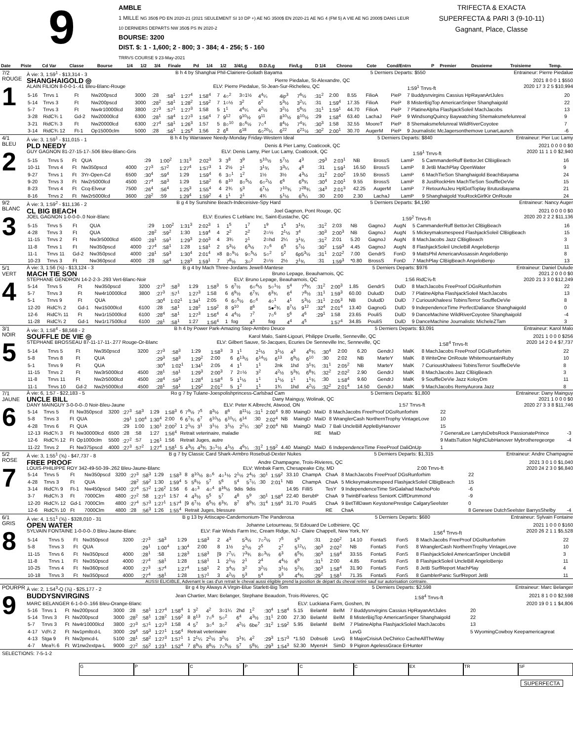9
AMBLE
1 MILLE NG 350$ PD EN 2020-21 (2021 SEULEMENT SI 10 DP +) AE NG 3500$ EN 2020-21 AE NG 4 (FM 5) A VIE AE NG 2000$ DANS LEUR 10 DERNIERS DEPARTS NW 350$ PS IN 2020-2
BOURSE: 3200
DIST. $: 1 - 1,600; 2 - 800; 3 - 384; 4 - 256; 5 - 160
TRRVS COURSE 9 23-May-2021
TRIFECTA & EXACTA
SUPERFECTA & PARI 3 (9-10-11)
Gagnant, Place, Classe
| Date | Piste | Cd Var | Classe | Bourse | 1/4 | 1/2 | 3/4 | Finale | Pd | 1/4 | 1/2 | 3/4/Lg | D.D./Lg | Fin/Lg | D 1/4 | Chrono | Cote | Cond/Entrn | P | Premier | Deuxieme | Troisieme | Temp. |
| --- | --- | --- | --- | --- | --- | --- | --- | --- | --- | --- | --- | --- | --- | --- | --- | --- | --- | --- | --- | --- | --- | --- | --- |
7/2
ROUGE
1
À vie: 3, 1:59<sup>1</sup> - $13,314 - 3 B h 4 by Shanghai Phil-Clairiere-Goliath Bayama 5 Derniers Departs: $550 Entraineur: Pierre Piedalue
SHANGHAIGOLD ◎ Pierre Piedalue, St-Alexandre, QC 2021 8 0 0 1 $550
ALAIN FILION 8-0-0-1-.41 Bleu-Blanc-Rouge ELV: Pierre Piedalue, St-Jean-Sur-Richelieu, QC 1:59<sup>1</sup> Trrvs-ft 2020 17 3 2 5 $10,994
| 5-16 | Trrvs 1 | Ft | Nw200pscd | 3000 | :28 | :58<sup>1</sup> | 1:27<sup>4</sup> | 1:58<sup>4</sup> | 7 | 4○<sup>2</sup> | 3○1½ | 4<sup>4</sup>¼ | 4ip<sup>3</sup> | 7<sup>6</sup>½ | :31<sup>2</sup> | 2:00 | 8.55 | FilioA | PieP | 7 Buddysnvirgins Cassius HpRayanArtJules | 20 |
| 5-14 | Trrvs 3 | Ft | Nw200pscd | 3000 | :28<sup>2</sup> | :58<sup>1</sup> | 1:28<sup>2</sup> | 1:59<sup>2</sup> | 7 | 1○½ | 3<sup>2</sup> | 6<sup>2</sup> | 5<sup>3</sup>½ | 3<sup>2</sup>¼ | :31 | 1:59<sup>4</sup> | 17.35 | FilioA | PieP | 8 MisterBigTop AmericanSniper Shanghaigold | 22 |
| 5-7 | Trrvs 3 | Ft | Nw4r10000lcd | 3800 | :27<sup>3</sup> | :57<sup>1</sup> | 1:27<sup>3</sup> | 1:58 | 5 | 1<sup>1</sup> | 4<sup>4</sup>¼ | 4<sup>2</sup>½ | 3<sup>2</sup>½ | 5<sup>6</sup>½ | :31<sup>1</sup> | 1:59<sup>1</sup> | 44.70 | FilioA | PieP | 7 PlatineAlpha FlashjackSoleil MachJacobs | 13 |
| 3-28 | RidC¾ 1 | Gd-2 | Nw20000lcd | 6300 | :28<sup>1</sup> | :58<sup>4</sup> | 1:27<sup>3</sup> | 1:56<sup>4</sup> | 7 | 9<sup>12</sup> | 9<sup>10</sup>½ | 9<sup>11</sup> | 8<sup>10</sup>½ | 8<sup>10</sup>½ | :29 | 1:58<sup>4</sup> | 63.40 | LachaJ | PieP | 9 WindsongQuincy Baywatching Shemaksmefelunreal | 9 |
| 3-21 | RidC¾ 3 | Ft | Nw20000lcd | 6300 | :27<sup>4</sup> | :58<sup>1</sup> | 1:26<sup>3</sup> | 1:57 | 5 | 8○<sup>10</sup> | 8○<sup>6</sup>½ | 7○<sup>4</sup> | 8<sup>4</sup>½ | 7<sup>4</sup>¾ | :30<sup>3</sup> | 1:58 | 32.55 | MooreT | PieP | 8 Shemaksmefelunreal WildRiverCoyotee | 7 |
| 3-14 | RidC¾ 12 | Ft-1 | Op15000clm | 5000 | :28 | :56<sup>1</sup> | 1:25<sup>4</sup> | 1:56 | 2 | 6<sup>8</sup> | 6<sup>18</sup> | 6○<sup>20</sup>¼ | 6<sup>22</sup> | 6<sup>21</sup>½ | :30<sup>2</sup> | 2:00<sup>1</sup> | 30.70 | AugerM | PieP | 9 Journalistic McJagersonthemove LunarLaunch | -6 |
4/1
BLEU
2
À vie: 3, 1:59<sup>1</sup> - $11,015 - 1 B h 4 by Warrawee Needy-Monday Friday-Western Ideal 5 Derniers Departs: $840 Entraineur: Pier Luc Lamy
PLD NEEDY Denis & Pier Lamy, Coaticook, QC 2021 0 0 0 0 $0
GUY GAGNON 81-27-15-17-.506 Bleu-Blanc-Gris ELV: Denis Lamy, Pier Luc Lamy, Coaticook, QC 1:59<sup>1</sup> Trrvs-ft 2020 11 1 1 0 $2,940
| 5-15 | Trrvs 5 | Ft | QUA | | :29 | 1:00<sup>2</sup> | 1:31<sup>3</sup> | 2:02<sup>3</sup> | 3 | 3<sup>8</sup> | 3<sup>9</sup> | 5<sup>10</sup>½ | 5<sup>7</sup>½ | 4<sup>3</sup> | :29<sup>3</sup> | 2:03<sup>1</sup> | NB | BrossS | LamP | 5 CammanderRuff BettorJet ClBigBeach | 16 |
| 10-11 | Trrvs 4 | Ft | Nw350pscd | 4000 | :27<sup>3</sup> | :57<sup>2</sup> | 1:27<sup>4</sup> | 1:57<sup>3</sup> | 1 | 2½ | 2<sup>1</sup> | 3<sup>1</sup>¾ | 3<sup>3</sup>¼ | 4<sup>8</sup> | :31 | 1:59<sup>1</sup> | 16.50 | BrossS | LamP | 8 JetB MachPlay OpenWater | 9 |
| 9-27 | Trrvs 1 | Ft | 3Yr-Open-Cd | 6500 | :30<sup>4</sup> | :59<sup>4</sup> | 1:29 | 1:59<sup>4</sup> | 6 | 3○<sup>1</sup> | 1<sup>2</sup> | 1½ | 3½ | 4<sup>3</sup>½ | :31<sup>2</sup> | 2:00<sup>2</sup> | 19.50 | BrossS | LamP | 6 MachTieSon Shanghaigold BeachBayama | 24 |
| 9-20 | Trrvs 3 | Ft | Nw2r5000lcd | 4500 | :27<sup>4</sup> | :58<sup>3</sup> | 1:29 | 1:58<sup>2</sup> | 6 | 8<sup>10</sup> | 8○<sup>5</sup>½ | 6○<sup>2</sup>½ | 6<sup>6</sup> | 6<sup>9</sup>¾ | :30<sup>4</sup> | 2:00<sup>1</sup> | 9.55 | BrossS | LamP | 8 JustRockHim MachTieSon SouffleDeVie | 15 |
| 8-23 | Trrvs 4 | Ft | Ccq-Elveur | 7500 | :26<sup>4</sup> | :56<sup>4</sup> | 1:25<sup>3</sup> | 1:55<sup>4</sup> | 4 | 2¾ | 5<sup>3</sup> | 6<sup>7</sup>½ | 7<sup>10</sup>¾ | 7<sup>28</sup>¾ | :34<sup>3</sup> | 2:01<sup>3</sup> | 42.25 | AugerM | LamP | 7 RetourAuJeu HplGotToplay BrutusBayama | 21 |
| 8-16 | Trrvs 2 | Ft | Nw2r5000lcd | 3600 | :28<sup>2</sup> | :59 | 1:29<sup>4</sup> | 1:59<sup>2</sup> | 4 | 1<sup>1</sup> | 2<sup>1</sup> | 4¾ | 5<sup>1</sup>½ | 6<sup>3</sup>¼ | :30 | 2:00 | 2.30 | LachaJ | LamP | 9 Shanghaigold YouRockGirlKir OnRoute | 24 |
9/2
BLANC
3
À vie: 3, 1:59<sup>2</sup> - $11,136 - 2 B g 4 by Sunshine Beach-Indeceisive-Spy Hard 5 Derniers Departs: $4,190 Entraineur: Nancy Auger
CL BIG BEACH Joel Gagnon, Pont Rouge, QC 2021 0 0 0 0 $0
JOEL GAGNON 1-0-0-0-.0 Noir-Blanc ELV: Ecuries C Leblanc Inc, Saint-Eustache, QC 1:59<sup>2</sup> Trrvs-ft 2020 20 2 2 2 $11,136
| 5-15 | Trrvs 5 | Ft | QUA | | :29 | 1:00<sup>2</sup> | 1:31<sup>3</sup> | 2:02<sup>3</sup> | 1 | 1<sup>5</sup> | 1<sup>7</sup> | 1<sup>9</sup> | 1<sup>5</sup> | 3<sup>1</sup>¾ | :31<sup>2</sup> | 2:03 | NB | GagnoJ | AugN | 5 CammanderRuff BettorJet ClBigBeach | 16 |
| 4-28 | Trrvs 3 | Ft | QUA | | :28<sup>2</sup> | :59<sup>2</sup> | 1:30 | 1:59<sup>4</sup> | 4 | 2<sup>2</sup> | 2<sup>2</sup> | 2○½ | 2<sup>1</sup>½ | 3<sup>4</sup> | :30<sup>3</sup> | 2:00<sup>3</sup> | NB | GagnoJ | AugN | 5 Mickeymaksmespeed FlashjackSoleil ClBigBeach | 15 |
| 11-15 | Trrvs 2 | Ft | Nw3r5000lcd | 4500 | :28<sup>1</sup> | :59<sup>1</sup> | 1:29<sup>3</sup> | 2:00<sup>3</sup> | 4 | 3¾ | 2<sup>1</sup> | 2○hd | 2¼ | 3<sup>1</sup>¾ | :31<sup>2</sup> | 2:01 | 5.20 | GagnoJ | AugN | 8 MachJacobs Jazz ClBigBeach | 3 |
| 11-8 | Trrvs 1 | Ft | Nw350pscd | 4000 | :27<sup>4</sup> | :58<sup>1</sup> | 1:28 | 1:58<sup>1</sup> | 2 | 5<sup>3</sup>½ | 6<sup>3</sup>½ | 7○<sup>6</sup> | 6<sup>5</sup> | 5<sup>7</sup>½ | :30<sup>2</sup> | 1:59<sup>3</sup> | 4.45 | GagnoJ | AugN | 8 FlashjackSoleil UncleBill AngeloBenjo | 11 |
| 11-1 | Trrvs 11 | Gd-2 | Nw350pscd | 4000 | :28<sup>1</sup> | :59<sup>3</sup> | 1:30<sup>4</sup> | 2:01<sup>4</sup> | x8 | 8○<sup>9</sup>½ | 9○<sup>5</sup>½ | 5○<sup>2</sup> | 5<sup>2</sup> | 6p5<sup>3</sup>½ | :31<sup>1</sup> | 2:02<sup>2</sup> | 7.00 | GendrS | FonD | 9 MattsPhil AmericanAssassin AngeloBenjo | 8 |
| 10-23 | Trrvs 3 | Ft | Nw360pscd | 4000 | :28 | :58<sup>4</sup> | 1:28<sup>3</sup> | 1:59<sup>1</sup> | 7 | 7<sup>8</sup>½ | 3○<sup>2</sup> | 2○½ | 2½ | 2<sup>1</sup>¾ | :31 | 1:59<sup>3</sup> | *0.80 | BrossS | FonD | 7 MachPlay ClBigBeach AngeloBenjo | 13 |
5/1
VERT
4
À vie: 3, 1:56 (⅝) - $13,124 - 3 B g 4 by Mach Three-Jordans Jewell-Mantese 5 Derniers Departs: $976 Entraineur: Daniel Dulude
MACH TIE SON Bruno Lepage, Beauharnois, QC 2021 2 0 0 0 $0
STEPHANE GENDRON 14-2-2-3-.293 Vert-Blanc-Noir ELV: Bruno Lepage, Beauharnois, QC 1:56 RidC⅝-ft 2020 21 3 3 0 $12,249
| 5-14 | Trrvs 5 | Ft | Nw350pscd | 3200 | :27<sup>3</sup> | :58<sup>3</sup> | 1:29 | 1:58<sup>3</sup> | 5 | 6<sup>7</sup>½ | 6○<sup>4</sup>½ | 5○<sup>1</sup>½ | 5<sup>4</sup> | 7<sup>9</sup>¾ | :31<sup>2</sup> | 2:00<sup>3</sup> | 1.85 | GendrS | DulD | 8 MachJacobs FreeProof DGsRunforhim | 22 |
| 5-7 | Trrvs 3 | Ft | Nw4r10000lcd | 3800 | :27<sup>3</sup> | :57<sup>1</sup> | 1:27<sup>3</sup> | 1:58 | 6 | 6<sup>9</sup>½ | 6<sup>7</sup>¾ | 6<sup>3</sup>¾ | 6<sup>4</sup> | 7<sup>8</sup>½ | :31<sup>1</sup> | 1:59<sup>3</sup> | 60.00 | DuludD | DulD | 7 PlatineAlpha FlashjackSoleil MachJacobs | 13 |
| 5-1 | Trrvs 9 | Ft | QUA | | :30<sup>4</sup> | 1:02<sup>1</sup> | 1:34<sup>1</sup> | 2:05 | 6 | 6○<sup>5</sup>½ | 6○<sup>4</sup> | 4○<sup>1</sup> | 4<sup>1</sup> | 5<sup>3</sup>½ | :31<sup>1</sup> | 2:05<sup>3</sup> | NB | DuludD | DulD | 7 CuriousKhaleesi TobinsTerror SouffleDeVie | 8 |
| 12-20 | RidC¾ 2 | Gd-1 | Nw15000lcd | 6100 | :28 | :58<sup>1</sup> | 1:28<sup>2</sup> | 1:59<sup>2</sup> | 8 | 9<sup>10</sup> | 8<sup>6</sup> | 5●<sup>2</sup>¾ | 8<sup>7</sup>½ | 9<sup>12</sup> | :32<sup>4</sup> | 2:01<sup>4</sup> | 13.40 | GagnoG | DulD | 9 IndependenceTime PerfectDaliance Shanghaigold | 0 |
| 12-6 | RidC¾ 11 | Ft | Nw1r15000lcd | 6100 | :28<sup>4</sup> | :58<sup>1</sup> | 1:27<sup>3</sup> | 1:56<sup>4</sup> | 4 | 4<sup>4</sup>½ | 7<sup>7</sup> | 7○<sup>6</sup> | 5<sup>6</sup> | 4<sup>6</sup> | :29<sup>1</sup> | 1:58 | 23.65 | PouliS | DulD | 9 DanceMachine WildRiverCoyotee Shanghaigold | -4 |
| 11-28 | RidC¾ 2 | Gd-1 | Nw1r17500lcd | 6100 | :28<sup>1</sup> | :58<sup>1</sup> | 1:27 | 1:56<sup>4</sup> | 1 | fog | 4<sup>3</sup> | fog | 4<sup>4</sup> | 4<sup>5</sup> | | 1:57<sup>4</sup> | 34.85 | PouliS | DulD | 9 DanceMachine Journalistic MicheleZTam | 3 |
3/1
NOIR
5
À vie: 3, 1:58<sup>4</sup> - $8,568 - 2 B h 4 by Power Park-Amazing Step-Armbro Deuce 5 Derniers Departs: $3,091 Entraineur: Karol Malo
SOUFFLE DE VIE ◎ Karol Malo, Saint-Ligouri, Philippe Druelle, Senneville, QC 2021 1 0 0 0 $256
STEPHANE BROSSEAU 87-11-17-11-.277 Rouge-Or-Blanc ELV: Gilbert Sauve, St-Jacques, Ecuries De Senneville Inc, Senneville, QC 1:58<sup>4</sup> Trrvs-ft 2020 14 2 0 4 $7,737
| 5-14 | Trrvs 5 | Ft | Nw350pscd | 3200 | :27<sup>3</sup> | :58<sup>3</sup> | 1:29 | 1:58<sup>3</sup> | 3 | 1<sup>1</sup> | 2<sup>1</sup>½ | 3<sup>1</sup>½ | 4<sup>3</sup> | 4<sup>6</sup>¾ | :30<sup>4</sup> | 2:00 | 6.20 | GendrJ | MalK | 8 MachJacobs FreeProof DGsRunforhim | 22 |
| 5-8 | Trrvs 8 | Ft | QUA | | :29<sup>3</sup> | :58<sup>3</sup> | 1:29<sup>2</sup> | 2:00 | 6 | 6<sup>13</sup>½ | 6<sup>14</sup>½ | 6<sup>13</sup> | 6<sup>9</sup>½ | 6<sup>10</sup> | :30 | 2:02 | NB | MarteY | MalK | 8 WriteOne OnRoute WhitemountainRuby | 10 |
| 5-1 | Trrvs 9 | Ft | QUA | | :30<sup>4</sup> | 1:02<sup>1</sup> | 1:34<sup>1</sup> | 2:05 | 4 | 1<sup>1</sup> | 1<sup>1</sup> | 2nk | 1hd | 3<sup>1</sup>¾ | :31<sup>1</sup> | 2:05<sup>2</sup> | NB | MarteY | MalK | 7 CuriousKhaleesi TobinsTerror SouffleDeVie | 8 |
| 11-15 | Trrvs 2 | Ft | Nw3r5000lcd | 4500 | :28<sup>1</sup> | :59<sup>1</sup> | 1:29<sup>3</sup> | 2:00<sup>3</sup> | 7 | 2○½ | 3<sup>2</sup> | 4<sup>2</sup>½ | 5<sup>3</sup>¾ | 6<sup>8</sup>¾ | :32<sup>2</sup> | 2:02<sup>2</sup> | 2.90 | GendrJ | MalK | 8 MachJacobs Jazz ClBigBeach | 3 |
| 11-8 | Trrvs 11 | Ft | Nw2r5000lcd | 4500 | :28<sup>4</sup> | :59<sup>3</sup> | 1:28<sup>4</sup> | 1:58<sup>4</sup> | 5 | 1<sup>1</sup>½ | 1<sup>1</sup> | 1<sup>1</sup>½ | 1<sup>1</sup> | 1<sup>1</sup>¾ | :30 | 1:58<sup>4</sup> | 9.60 | GendrJ | MalK | 9 SouffleDeVie Jazz KoloyDm | 11 |
| 11-1 | Trrvs 10 | Gd-2 | Nw2r5000lcd | 4500 | :28<sup>1</sup> | :59<sup>1</sup> | 1:29<sup>2</sup> | 2:01<sup>2</sup> | 5 | 1<sup>2</sup> | 1<sup>1</sup> | 1¾ | 1hd | 4<sup>2</sup>½ | :32<sup>2</sup> | 2:01<sup>4</sup> | 14.50 | GendrJ | MalK | 9 MachJacobs RemyAurora Jazz | 8 |
7/1
JAUNE
6
À vie: 6, 1:57 - $22,183 - 5 Ro g 7 by Tulane-Joespolishprincess-Carlsbad Cam 5 Derniers Departs: $1,800 Entraineur: Dany Mainguy
UNCLE BILL Dany Mainguy, Wolinak, QC 2021 1 0 0 0 $0
DANY MAINGUY 3-0-0-0-.0 Noir-Bleu-Jaune ELV: Peter K Albrecht, Atwood, ON 1:57 Trrvs-ft 2020 27 3 3 8 $11,746
| 5-14 | Trrvs 5 | Ft | Nw350pscd | 3200 | :27<sup>3</sup> | :58<sup>3</sup> | 1:29 | 1:58<sup>3</sup> | 6 | 7<sup>9</sup>½ | 7<sup>5</sup> | 8<sup>3</sup>½ | 8<sup>6</sup> | 8<sup>11</sup>½ | :31<sup>1</sup> | 2:00<sup>4</sup> | 9.80 | MaingD | MaiD | 8 MachJacobs FreeProof DGsRunforhim | 22 | |
| 5-8 | Trrvs 3 | Ft | QUA | | :29<sup>1</sup> | 1:00<sup>4</sup> | 1:30<sup>4</sup> | 2:00 | 6 | 6<sup>7</sup>¾ | 6<sup>7</sup> | 6<sup>10</sup>½ | 6<sup>10</sup>¼ | 6<sup>14</sup> | :30 | 2:02<sup>4</sup> | NB | MaingD | MaiD | 8 WranglerCash NorthernTrophy VintageLove | 10 | |
| 4-28 | Trrvs 6 | Ft | QUA | | :29 | 1:00 | 1:30<sup>1</sup> | 2:00<sup>2</sup> | 1 | 2<sup>1</sup>½ | 3<sup>1</sup> | 3<sup>1</sup>½ | 3<sup>1</sup>½ | 2<sup>2</sup>¼ | :30<sup>2</sup> | 2:00<sup>4</sup> | NB | MaingD | MaiD | 7 Bali UncleBill AppleByHanover | 15 | |
| 12-13 | RidC¾ 3 | Ft | Nw30000lcd | 6500 | :28 | :58 | 1:27 | 1:56<sup>4</sup> | Retrait veterinaire, maladie | | | | | | | | | | RE | MaiD | 7 GeneralLee LarrylsDebsRock PassionatePrince | -3 |
| 12-6 | RidC¾ 12 | Ft | Op1000clm | 5500 | :27<sup>2</sup> | :57 | 1:26<sup>1</sup> | 1:56 | Retrait Juges, autre | | | | | | | | | | | | 9 MattsTuition NightClubHanover Mybrotheregeorge | -4 |
| 11-22 | Trrvs 2 | Ft | Nw375pscd | 4000 | :27<sup>3</sup> | :57<sup>2</sup> | 1:27<sup>4</sup> | 1:58<sup>1</sup> | 5 | 4<sup>3</sup>½ | 4<sup>3</sup>¾ | 3○<sup>1</sup>½ | 4<sup>1</sup>½ | 4<sup>6</sup>¼ | :31<sup>2</sup> | 1:59<sup>2</sup> | 4.40 | MaingD | MaiD | 6 IndependenceTime FreeProof DaliOnUp | 1 | |
5/2
ROSE
7
À vie: 3, 1:55<sup>1</sup> (⅝) - $47,737 - 8 B g 7 by Classic Card Shark-Armbro Rosebud-Dexter Nukes 5 Derniers Departs: $1,315 Entraineur: Andre Champagne
FREE PROOF Andre Champagne, Trois-Rivieres, QC 2021 3 0 1 0 $1,040
LOUIS-PHILIPPE ROY 342-49-50-39-.262 Bleu-Jaune-Blanc ELV: Winbak Farm, Chesapeake City, MD 2:00 Trrvs-ft 2020 24 2 3 0 $6,840
| 5-14 | Trrvs 5 | Ft | Nw350pscd | 3200 | :27<sup>3</sup> | :58<sup>3</sup> | 1:29 | 1:58<sup>3</sup> | 8 | 8<sup>10</sup>½ | 8○<sup>6</sup> | 4○<sup>1</sup>½ | 2<sup>1</sup>½ | 2<sup>4</sup>½ | :30<sup>1</sup> | 1:59<sup>2</sup> | 33.10 | ChampA | ChaA | 8 MachJacobs FreeProof DGsRunforhim | 22 | |
| 4-28 | Trrvs 3 | Ft | QUA | | :28<sup>2</sup> | :59<sup>2</sup> | 1:30 | 1:59<sup>4</sup> | 5 | 5<sup>8</sup>½ | 5<sup>7</sup> | 5<sup>6</sup> | 5<sup>4</sup> | 5<sup>7</sup>¼ | :30 | 2:01<sup>1</sup> | NB | ChampA | ChaA | 5 Mickeymaksmespeed FlashjackSoleil ClBigBeach | 15 | |
| 3-14 | RidC¾ 9 | Ft-1 | Nw450pscd | 5400 | :27<sup>4</sup> | :57<sup>2</sup> | 1:26<sup>2</sup> | 1:56 | 6 | 4○<sup>3</sup> | 4○<sup>4</sup> | 8<sup>16</sup>½ | 9dis | 9dis | | | 14.95 | FilliS | TesY | 9 IndependenceTime SirGalahad MachoPolo | -6 | |
| 3-7 | RidC¾ 3 | Ft | 7000Clm | 4800 | :27<sup>2</sup> | :58 | 1:27<sup>1</sup> | 1:57 | 4 | 4<sup>3</sup>½ | 5<sup>5</sup> | 5<sup>7</sup> | 4<sup>8</sup> | 5<sup>9</sup> | :30<sup>1</sup> | 1:58<sup>4</sup> | 22.40 | BerubP | ChaA | 9 TwinBFearless SeniorK CliffDrummond | -9 | |
| 12-20 | RidC¾ 12 | Gd-1 | 7000Clm | 4800 | :27<sup>4</sup> | :57<sup>3</sup> | 1:27<sup>1</sup> | 1:57<sup>4</sup> | [9 | 6<sup>7</sup>½ | 6<sup>5</sup>½ | 6<sup>3</sup>¾ | 8<sup>7</sup> | 8<sup>9</sup>¾ | :31<sup>4</sup> | 1:59<sup>4</sup> | 31.70 | PouliS | ChaA | 9 BetTillDawn KeystonePrestige CalgarySeelster | 0 | |
| 12-6 | RidC¾ 10 | Ft | 7000Clm | 4800 | :28 | :56<sup>3</sup> | 1:26 | 1:55<sup>4</sup> | Retrait Juges, blessure | | | | | | | | | | RE | ChaA | 8 Genesee DutchSeelster BarrysShelby | -4 |
6/1
GRIS
8
À vie: 4, 1:51<sup>1</sup> (⅝) - $328,010 - 31 B g 13 by Artiscape-Candemonium-The Panderosa 5 Derniers Departs: $680 Entraineur: Sylvain Fontaine
OPEN WATER Johanne Letourneau, St Edouard De Lotbiniere, QC 2021 1 0 0 0 $160
SYLVAIN FONTAINE 1-0-0-0-.0 Bleu-Jaune-Blanc ELV: Fair Winds Farm Inc, Cream Ridge, NJ - Claire Chappell, New York, NY 1:56<sup>4</sup> Trrvs-ft 2020 26 2 1 1 $5,528
| 5-14 | Trrvs 5 | Ft | Nw350pscd | 3200 | :27<sup>3</sup> | :58<sup>3</sup> | 1:29 | 1:58<sup>3</sup> | 2 | 4<sup>3</sup> | 5<sup>3</sup>½ | 7○<sup>2</sup>½ | 7<sup>5</sup> | 5<sup>9</sup> | :31 | 2:00<sup>2</sup> | 14.10 | FontaS | FonS | 8 MachJacobs FreeProof DGsRunforhim | 22 |
| 5-8 | Trrvs 3 | Ft | QUA | | :29<sup>1</sup> | 1:00<sup>4</sup> | 1:30<sup>4</sup> | 2:00 | 8 | 1½ | 2<sup>1</sup>½ | 2<sup>5</sup> | 2<sup>7</sup> | 5<sup>12</sup>¼ | :30<sup>3</sup> | 2:02<sup>2</sup> | NB | FontaS | FonS | 8 WranglerCash NorthernTrophy VintageLove | 10 |
| 11-15 | Trrvs 6 | Ft | Nw350pscd | 4000 | :28<sup>1</sup> | :58 | 1:28<sup>3</sup> | 1:58<sup>3</sup> | [9 | 7<sup>7</sup>¼ | 7<sup>3</sup>¾ | 8○<sup>3</sup>½ | 6<sup>3</sup> | 6<sup>5</sup>¾ | :30<sup>3</sup> | 1:59<sup>4</sup> | 33.55 | FontaS | FonS | 8 FlashjackSoleil AmericanSniper UncleBill | 3 |
| 11-8 | Trrvs 1 | Ft | Nw350pscd | 4000 | :27<sup>4</sup> | :58<sup>1</sup> | 1:28 | 1:58<sup>1</sup> | 1 | 2<sup>1</sup>½ | 2<sup>1</sup> | 2<sup>4</sup> | 4<sup>4</sup>½ | 6<sup>9</sup> | :31<sup>1</sup> | 2:00 | 4.85 | FontaS | FonS | 8 FlashjackSoleil UncleBill AngeloBenjo | 11 |
| 10-25 | Trrvs 4 | Ft | Nw360pscd | 4000 | :27<sup>3</sup> | :57<sup>4</sup> | 1:27<sup>4</sup> | 1:58<sup>1</sup> | 2 | 3<sup>4</sup>½ | 3<sup>2</sup> | 3<sup>2</sup>½ | 3<sup>1</sup>½ | 5<sup>2</sup>¾ | :30<sup>3</sup> | 1:58<sup>4</sup> | 31.90 | FontaS | FonS | 8 JetB SurfReport MachPlay | 4 |
| 10-18 | Trrvs 3 | Ft | Nw350pscd | 4000 | :27<sup>4</sup> | :58<sup>1</sup> | 1:28 | 1:57<sup>1</sup> | 3 | 4<sup>2</sup>½ | 5<sup>3</sup> | 5<sup>4</sup> | 5<sup>3</sup> | 4<sup>4</sup>¾ | :29<sup>2</sup> | 1:58<sup>1</sup> | 71.35 | FontaS | FonS | 8 GamblerPanic SurfReport JetB | 11 |
AUSSI ELIGIBLE, Advenant le cas d'un retrait le cheval aussi éligible prend la position de départ du cheval retiré sauf sur autorisation contraire.
POURPR
9
À vie: 2, 1:54<sup>3</sup>-Q (⅞) - $25,177 - 2 Br g 4 by Always A Virgin-Blue Starlett-Big Tom 5 Derniers Departs: $2,598 Entraineur: Marc Belanger
BUDDYSNVIRGINS Jean Chartier, Marc Belanger, Stephane Beaudoin, Trois-Rivieres, QC 1:58<sup>4</sup> Trrvs-ft 2021 8 1 0 0 $2,598
MARC BELANGER 6-1-0-0-.166 Bleu-Orange-Blanc ELV: Luckiana Farm, Goshen, IN 2020 19 0 1 1 $4,806
| 5-16 | Trrvs 1 | Ft | Nw200pscd | 3000 | :28 | :58<sup>1</sup> | 1:27<sup>4</sup> | 1:58<sup>4</sup> | 1 | 3<sup>2</sup> | 4<sup>2</sup> | 3○1¼ | 2hd | 1<sup>2</sup> | :30<sup>4</sup> | 1:58<sup>4</sup> | 5.15 | BelanM | BelM | 7 Buddysnvirgins Cassius HpRayanArtJules | 20 | |
| 5-14 | Trrvs 3 | Ft | Nw200pscd | 3000 | :28<sup>2</sup> | :58<sup>1</sup> | 1:28<sup>2</sup> | 1:59<sup>2</sup> | 8 | 8<sup>13</sup> | 7○<sup>6</sup> | 5○<sup>2</sup> | 6<sup>4</sup> | 4<sup>3</sup>½ | :31<sup>1</sup> | 2:00 | 27.30 | BelanM | BelM | 8 MisterBigTop AmericanSniper Shanghaigold | 22 | |
| 5-7 | Trrvs 3 | Ft | Nw4r10000lcd | 3800 | :27<sup>3</sup> | :57<sup>1</sup> | 1:27<sup>3</sup> | 1:58 | 4 | 5<sup>7</sup> | 3○<sup>4</sup> | 3○<sup>2</sup> | 4<sup>2</sup>½ | 6be<sup>7</sup> | :31<sup>2</sup> | 1:59<sup>2</sup> | 5.95 | BelanM | BelM | 7 PlatineAlpha FlashjackSoleil MachJacobs | 13 | |
| 4-17 | Vd¾ 2 | Ft | Nw1pmltcd-L | 3000 | :29<sup>4</sup> | :59<sup>3</sup> | 1:27<sup>1</sup> | 1:56<sup>4</sup> | Retrait veterinaire | | | | | | | | | | | LevG | 5 WyomingCowboy Keepamericagreat | |
| 4-13 | Stga 9 | Ft | Nw2pmcd-L | 5100 | :28<sup>1</sup> | :58<sup>2</sup> | 1:27<sup>3</sup> | 1:57<sup>1</sup> | 1 | 2<sup>1</sup>¼ | 2<sup>2</sup>½ | 3<sup>2</sup>½ | 3<sup>1</sup>¾ | 4<sup>2</sup> | :29<sup>3</sup> | 1:57<sup>3</sup> | *1.50 | DobsoB | LevG | 8 MajorCrisisA DeChirico CacheAllTheWay | | |
| 4-7 | Mea¾ 6 | Ft | W1nw2extpa-L | 9000 | :27<sup>2</sup> | :55<sup>2</sup> | 1:23<sup>1</sup> | 1:52<sup>4</sup> | 7 | 8<sup>9</sup>½ | 8<sup>8</sup>½ | 7○<sup>9</sup>½ | 5<sup>7</sup> | 5<sup>8</sup>¾ | :29<sup>3</sup> | 1:54<sup>3</sup> | 52.30 | MyersH | SimD | 9 Pigiron AgelessGrace ErHunter | | |
SELECTIONS: 7-5-1-2
G P C P C C EX TR SF
SUPERFECTA